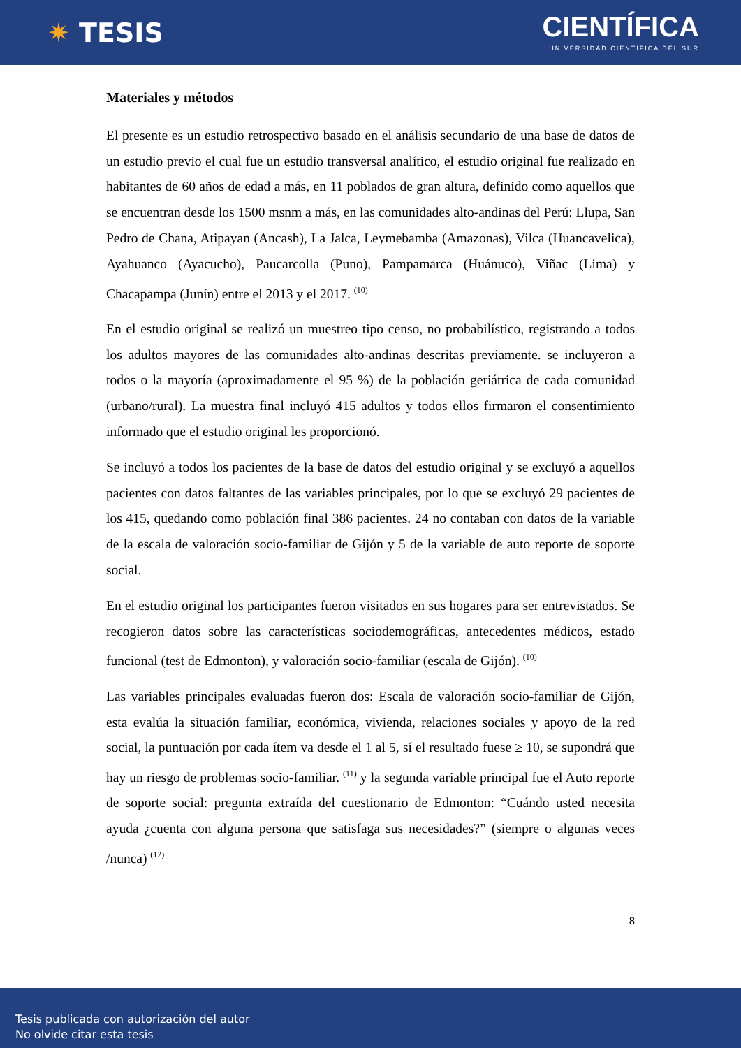✷ TESIS
CIENTÍFICA
UNIVERSIDAD CIENTÍFICA DEL SUR
Materiales y métodos
El presente es un estudio retrospectivo basado en el análisis secundario de una base de datos de un estudio previo el cual fue un estudio transversal analítico, el estudio original fue realizado en habitantes de 60 años de edad a más, en 11 poblados de gran altura, definido como aquellos que se encuentran desde los 1500 msnm a más, en las comunidades alto-andinas del Perú: Llupa, San Pedro de Chana, Atipayan (Ancash), La Jalca, Leymebamba (Amazonas), Vilca (Huancavelica), Ayahuanco (Ayacucho), Paucarcolla (Puno), Pampamarca (Huánuco), Viñac (Lima) y Chacapampa (Junín) entre el 2013 y el 2017. <sup>(10)</sup>
En el estudio original se realizó un muestreo tipo censo, no probabilístico, registrando a todos los adultos mayores de las comunidades alto-andinas descritas previamente. se incluyeron a todos o la mayoría (aproximadamente el 95 %) de la población geriátrica de cada comunidad (urbano/rural). La muestra final incluyó 415 adultos y todos ellos firmaron el consentimiento informado que el estudio original les proporcionó.
Se incluyó a todos los pacientes de la base de datos del estudio original y se excluyó a aquellos pacientes con datos faltantes de las variables principales, por lo que se excluyó 29 pacientes de los 415, quedando como población final 386 pacientes. 24 no contaban con datos de la variable de la escala de valoración socio-familiar de Gijón y 5 de la variable de auto reporte de soporte social.
En el estudio original los participantes fueron visitados en sus hogares para ser entrevistados. Se recogieron datos sobre las características sociodemográficas, antecedentes médicos, estado funcional (test de Edmonton), y valoración socio-familiar (escala de Gijón). <sup>(10)</sup>
Las variables principales evaluadas fueron dos: Escala de valoración socio-familiar de Gijón, esta evalúa la situación familiar, económica, vivienda, relaciones sociales y apoyo de la red social, la puntuación por cada ítem va desde el 1 al 5, sí el resultado fuese ≥ 10, se supondrá que hay un riesgo de problemas socio-familiar. <sup>(11)</sup> y la segunda variable principal fue el Auto reporte de soporte social: pregunta extraída del cuestionario de Edmonton: “Cuándo usted necesita ayuda ¿cuenta con alguna persona que satisfaga sus necesidades?” (siempre o algunas veces /nunca) <sup>(12)</sup>
8
Tesis publicada con autorización del autor
No olvide citar esta tesis